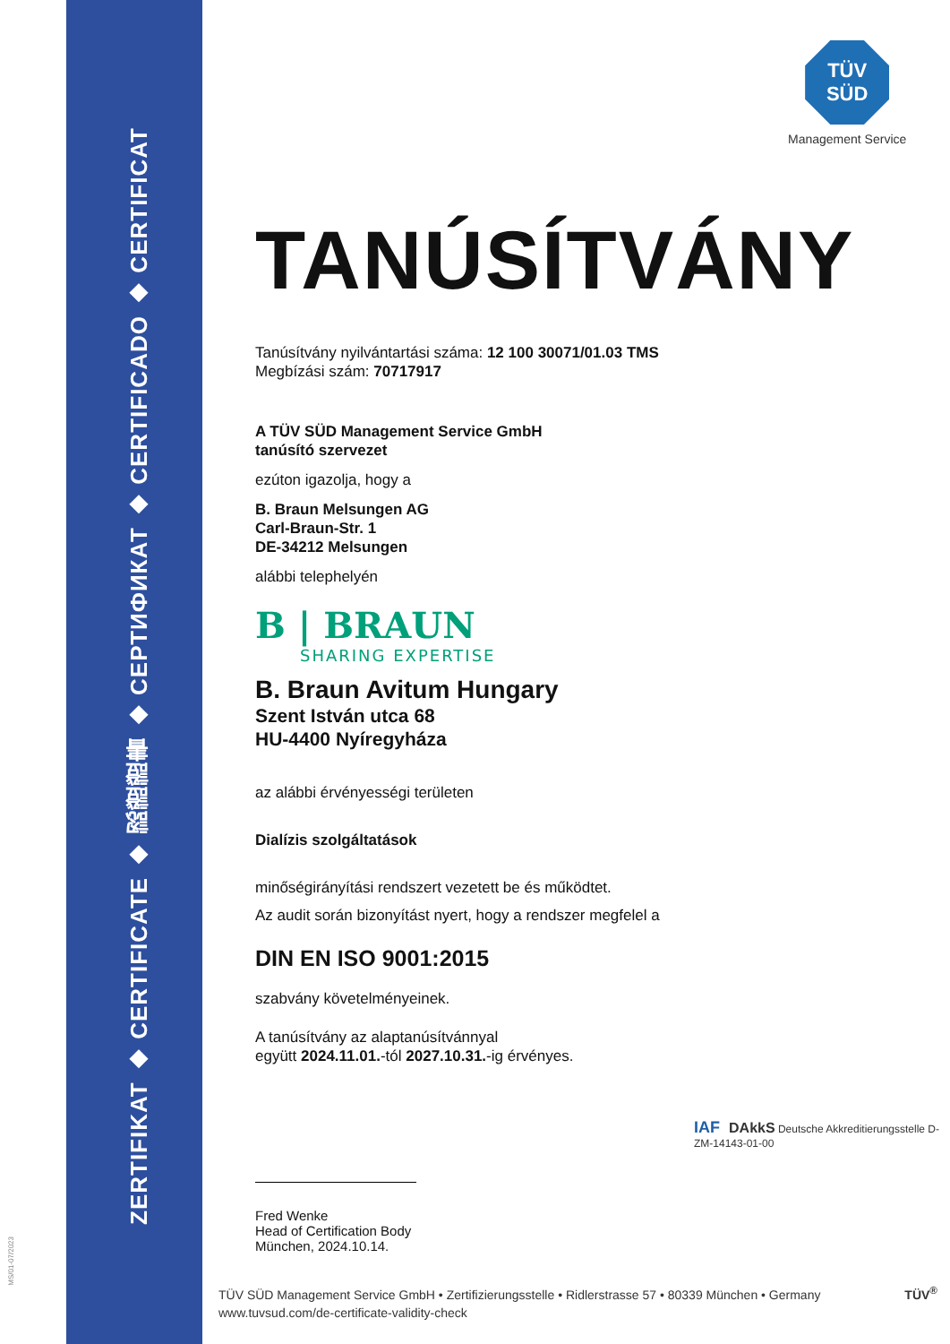ZERTIFIKAT ◆ CERTIFICATE ◆ 認證證書 ◆ СЕРТИФИКАТ ◆ CERTIFICADO ◆ CERTIFICAT
MS/01-07/2023
TÜV
SÜD
Management Service
TANÚSÍTVÁNY
Tanúsítvány nyilvántartási száma: 12 100 30071/01.03 TMS
Megbízási szám: 70717917
A TÜV SÜD Management Service GmbH
tanúsító szervezet
ezúton igazolja, hogy a
B. Braun Melsungen AG
Carl-Braun-Str. 1
DE-34212 Melsungen
alábbi telephelyén
B | BRAUN
SHARING EXPERTISE
B. Braun Avitum Hungary
Szent István utca 68
HU-4400 Nyíregyháza
az alábbi érvényességi területen
Dialízis szolgáltatások
minőségirányítási rendszert vezetett be és működtet.
Az audit során bizonyítást nyert, hogy a rendszer megfelel a
DIN EN ISO 9001:2015
szabvány követelményeinek.
A tanúsítvány az alaptanúsítvánnyal
együtt 2024.11.01.-tól 2027.10.31.-ig érvényes.
Fred Wenke
Head of Certification Body
München, 2024.10.14.
IAF DAkkS Deutsche Akkreditierungsstelle D-ZM-14143-01-00
TÜV SÜD Management Service GmbH • Zertifizierungsstelle • Ridlerstrasse 57 • 80339 München • Germany TÜV<sup>®</sup>
www.tuvsud.com/de-certificate-validity-check